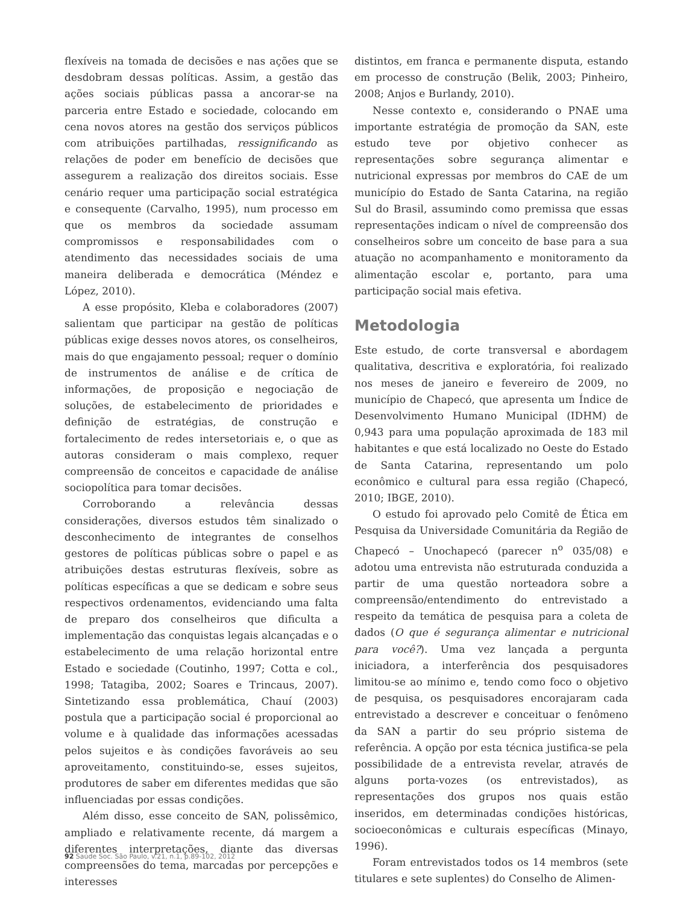flexíveis na tomada de decisões e nas ações que se desdobram dessas políticas. Assim, a gestão das ações sociais públicas passa a ancorar-se na parceria entre Estado e sociedade, colocando em cena novos atores na gestão dos serviços públicos com atribuições partilhadas, ressignificando as relações de poder em benefício de decisões que assegurem a realização dos direitos sociais. Esse cenário requer uma participação social estratégica e consequente (Carvalho, 1995), num processo em que os membros da sociedade assumam compromissos e responsabilidades com o atendimento das necessidades sociais de uma maneira deliberada e democrática (Méndez e López, 2010).
A esse propósito, Kleba e colaboradores (2007) salientam que participar na gestão de políticas públicas exige desses novos atores, os conselheiros, mais do que engajamento pessoal; requer o domínio de instrumentos de análise e de crítica de informações, de proposição e negociação de soluções, de estabelecimento de prioridades e definição de estratégias, de construção e fortalecimento de redes intersetoriais e, o que as autoras consideram o mais complexo, requer compreensão de conceitos e capacidade de análise sociopolítica para tomar decisões.
Corroborando a relevância dessas considerações, diversos estudos têm sinalizado o desconhecimento de integrantes de conselhos gestores de políticas públicas sobre o papel e as atribuições destas estruturas flexíveis, sobre as políticas específicas a que se dedicam e sobre seus respectivos ordenamentos, evidenciando uma falta de preparo dos conselheiros que dificulta a implementação das conquistas legais alcançadas e o estabelecimento de uma relação horizontal entre Estado e sociedade (Coutinho, 1997; Cotta e col., 1998; Tatagiba, 2002; Soares e Trincaus, 2007). Sintetizando essa problemática, Chauí (2003) postula que a participação social é proporcional ao volume e à qualidade das informações acessadas pelos sujeitos e às condições favoráveis ao seu aproveitamento, constituindo-se, esses sujeitos, produtores de saber em diferentes medidas que são influenciadas por essas condições.
Além disso, esse conceito de SAN, polissêmico, ampliado e relativamente recente, dá margem a diferentes interpretações, diante das diversas compreensões do tema, marcadas por percepções e interesses
distintos, em franca e permanente disputa, estando em processo de construção (Belik, 2003; Pinheiro, 2008; Anjos e Burlandy, 2010).
Nesse contexto e, considerando o PNAE uma importante estratégia de promoção da SAN, este estudo teve por objetivo conhecer as representações sobre segurança alimentar e nutricional expressas por membros do CAE de um município do Estado de Santa Catarina, na região Sul do Brasil, assumindo como premissa que essas representações indicam o nível de compreensão dos conselheiros sobre um conceito de base para a sua atuação no acompanhamento e monitoramento da alimentação escolar e, portanto, para uma participação social mais efetiva.
Metodologia
Este estudo, de corte transversal e abordagem qualitativa, descritiva e exploratória, foi realizado nos meses de janeiro e fevereiro de 2009, no município de Chapecó, que apresenta um Índice de Desenvolvimento Humano Municipal (IDHM) de 0,943 para uma população aproximada de 183 mil habitantes e que está localizado no Oeste do Estado de Santa Catarina, representando um polo econômico e cultural para essa região (Chapecó, 2010; IBGE, 2010).
O estudo foi aprovado pelo Comitê de Ética em Pesquisa da Universidade Comunitária da Região de Chapecó – Unochapecó (parecer n<sup>o</sup> 035/08) e adotou uma entrevista não estruturada conduzida a partir de uma questão norteadora sobre a compreensão/entendimento do entrevistado a respeito da temática de pesquisa para a coleta de dados (O que é segurança alimentar e nutricional para você?). Uma vez lançada a pergunta iniciadora, a interferência dos pesquisadores limitou-se ao mínimo e, tendo como foco o objetivo de pesquisa, os pesquisadores encorajaram cada entrevistado a descrever e conceituar o fenômeno da SAN a partir do seu próprio sistema de referência. A opção por esta técnica justifica-se pela possibilidade de a entrevista revelar, através de alguns porta-vozes (os entrevistados), as representações dos grupos nos quais estão inseridos, em determinadas condições históricas, socioeconômicas e culturais específicas (Minayo, 1996).
Foram entrevistados todos os 14 membros (sete titulares e sete suplentes) do Conselho de Alimen-
92 Saúde Soc. São Paulo, v.21, n.1, p.89-102, 2012